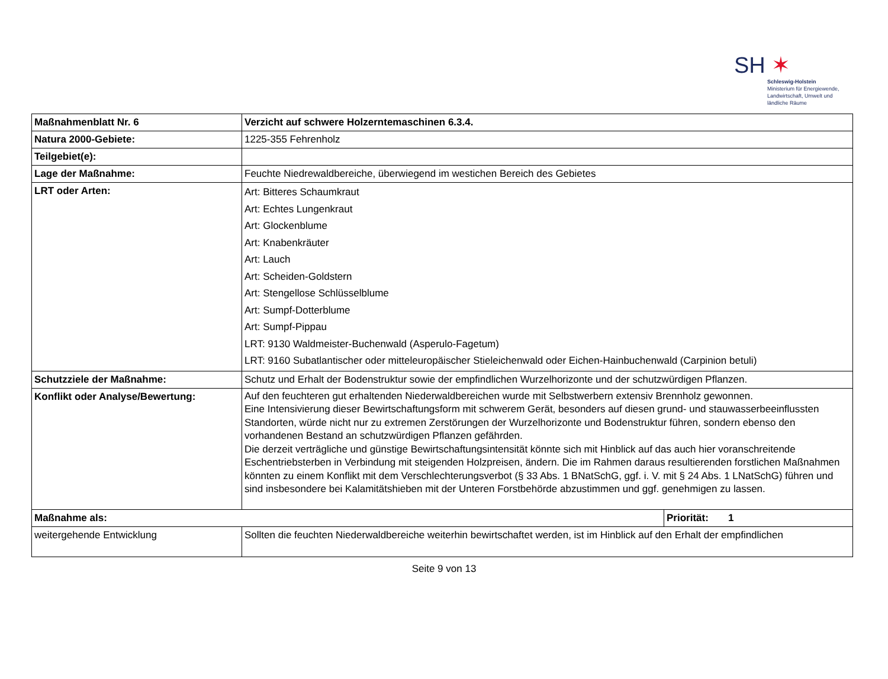SH ✶
Schleswig-Holstein
Ministerium für Energiewende,
Landwirtschaft, Umwelt und
ländliche Räume
| Maßnahmenblatt Nr. 6 | Verzicht auf schwere Holzerntemaschinen 6.3.4. | |
| Natura 2000-Gebiete: | 1225-355 Fehrenholz | |
| Teilgebiet(e): | | |
| Lage der Maßnahme: | Feuchte Niedrewaldbereiche, überwiegend im westichen Bereich des Gebietes | |
| LRT oder Arten: | Art: Bitteres Schaumkraut Art: Echtes Lungenkraut Art: Glockenblume Art: Knabenkräuter Art: Lauch Art: Scheiden-Goldstern Art: Stengellose Schlüsselblume Art: Sumpf-Dotterblume Art: Sumpf-Pippau LRT: 9130 Waldmeister-Buchenwald (Asperulo-Fagetum) LRT: 9160 Subatlantischer oder mitteleuropäischer Stieleichenwald oder Eichen-Hainbuchenwald (Carpinion betuli) | |
| Schutzziele der Maßnahme: | Schutz und Erhalt der Bodenstruktur sowie der empfindlichen Wurzelhorizonte und der schutzwürdigen Pflanzen. | |
| Konflikt oder Analyse/Bewertung: | Auf den feuchteren gut erhaltenden Niederwaldbereichen wurde mit Selbstwerbern extensiv Brennholz gewonnen. Eine Intensivierung dieser Bewirtschaftungsform mit schwerem Gerät, besonders auf diesen grund- und stauwasserbeeinflussten Standorten, würde nicht nur zu extremen Zerstörungen der Wurzelhorizonte und Bodenstruktur führen, sondern ebenso den vorhandenen Bestand an schutzwürdigen Pflanzen gefährden. Die derzeit verträgliche und günstige Bewirtschaftungsintensität könnte sich mit Hinblick auf das auch hier voranschreitende Eschentriebsterben in Verbindung mit steigenden Holzpreisen, ändern. Die im Rahmen daraus resultierenden forstlichen Maßnahmen könnten zu einem Konflikt mit dem Verschlechterungsverbot (§ 33 Abs. 1 BNatSchG, ggf. i. V. mit § 24 Abs. 1 LNatSchG) führen und sind insbesondere bei Kalamitätshieben mit der Unteren Forstbehörde abzustimmen und ggf. genehmigen zu lassen. | |
| Maßnahme als: | | Priorität: 1 |
| weitergehende Entwicklung | Sollten die feuchten Niederwaldbereiche weiterhin bewirtschaftet werden, ist im Hinblick auf den Erhalt der empfindlichen | |
Seite 9 von 13